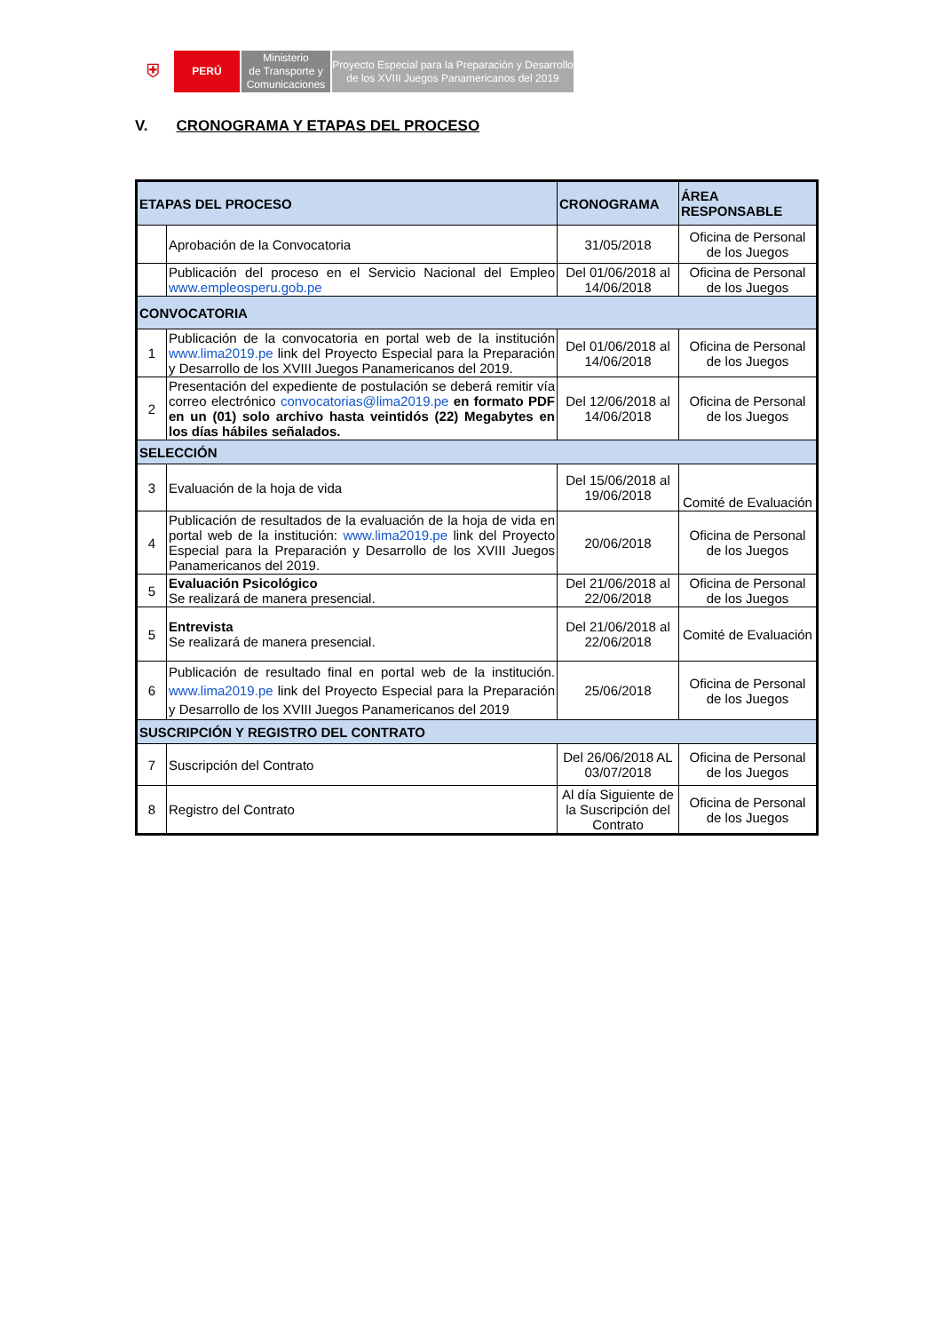⛨
PERÚ Ministerio
de Transporte y
Comunicaciones
Proyecto Especial para la Preparación y Desarrollo
de los XVIII Juegos Panamericanos del 2019
V. CRONOGRAMA Y ETAPAS DEL PROCESO
| ETAPAS DEL PROCESO | | CRONOGRAMA | ÁREA RESPONSABLE |
| --- | --- | --- | --- |
| | Aprobación de la Convocatoria | 31/05/2018 | Oficina de Personal de los Juegos |
| | Publicación del proceso en el Servicio Nacional del Empleo www.empleosperu.gob.pe | Del 01/06/2018 al 14/06/2018 | Oficina de Personal de los Juegos |
| CONVOCATORIA | | | |
| 1 | Publicación de la convocatoria en portal web de la institución www.lima2019.pe link del Proyecto Especial para la Preparación y Desarrollo de los XVIII Juegos Panamericanos del 2019. | Del 01/06/2018 al 14/06/2018 | Oficina de Personal de los Juegos |
| 2 | Presentación del expediente de postulación se deberá remitir vía correo electrónico convocatorias@lima2019.pe en formato PDF en un (01) solo archivo hasta veintidós (22) Megabytes en los días hábiles señalados. | Del 12/06/2018 al 14/06/2018 | Oficina de Personal de los Juegos |
| SELECCIÓN | | | |
| 3 | Evaluación de la hoja de vida | Del 15/06/2018 al 19/06/2018 | Comité de Evaluación |
| 4 | Publicación de resultados de la evaluación de la hoja de vida en portal web de la institución: www.lima2019.pe link del Proyecto Especial para la Preparación y Desarrollo de los XVIII Juegos Panamericanos del 2019. | 20/06/2018 | Oficina de Personal de los Juegos |
| 5 | Evaluación Psicológico Se realizará de manera presencial. | Del 21/06/2018 al 22/06/2018 | Oficina de Personal de los Juegos |
| 5 | Entrevista Se realizará de manera presencial. | Del 21/06/2018 al 22/06/2018 | Comité de Evaluación |
| 6 | Publicación de resultado final en portal web de la institución. www.lima2019.pe link del Proyecto Especial para la Preparación y Desarrollo de los XVIII Juegos Panamericanos del 2019 | 25/06/2018 | Oficina de Personal de los Juegos |
| SUSCRIPCIÓN Y REGISTRO DEL CONTRATO | | | |
| 7 | Suscripción del Contrato | Del 26/06/2018 AL 03/07/2018 | Oficina de Personal de los Juegos |
| 8 | Registro del Contrato | Al día Siguiente de la Suscripción del Contrato | Oficina de Personal de los Juegos |